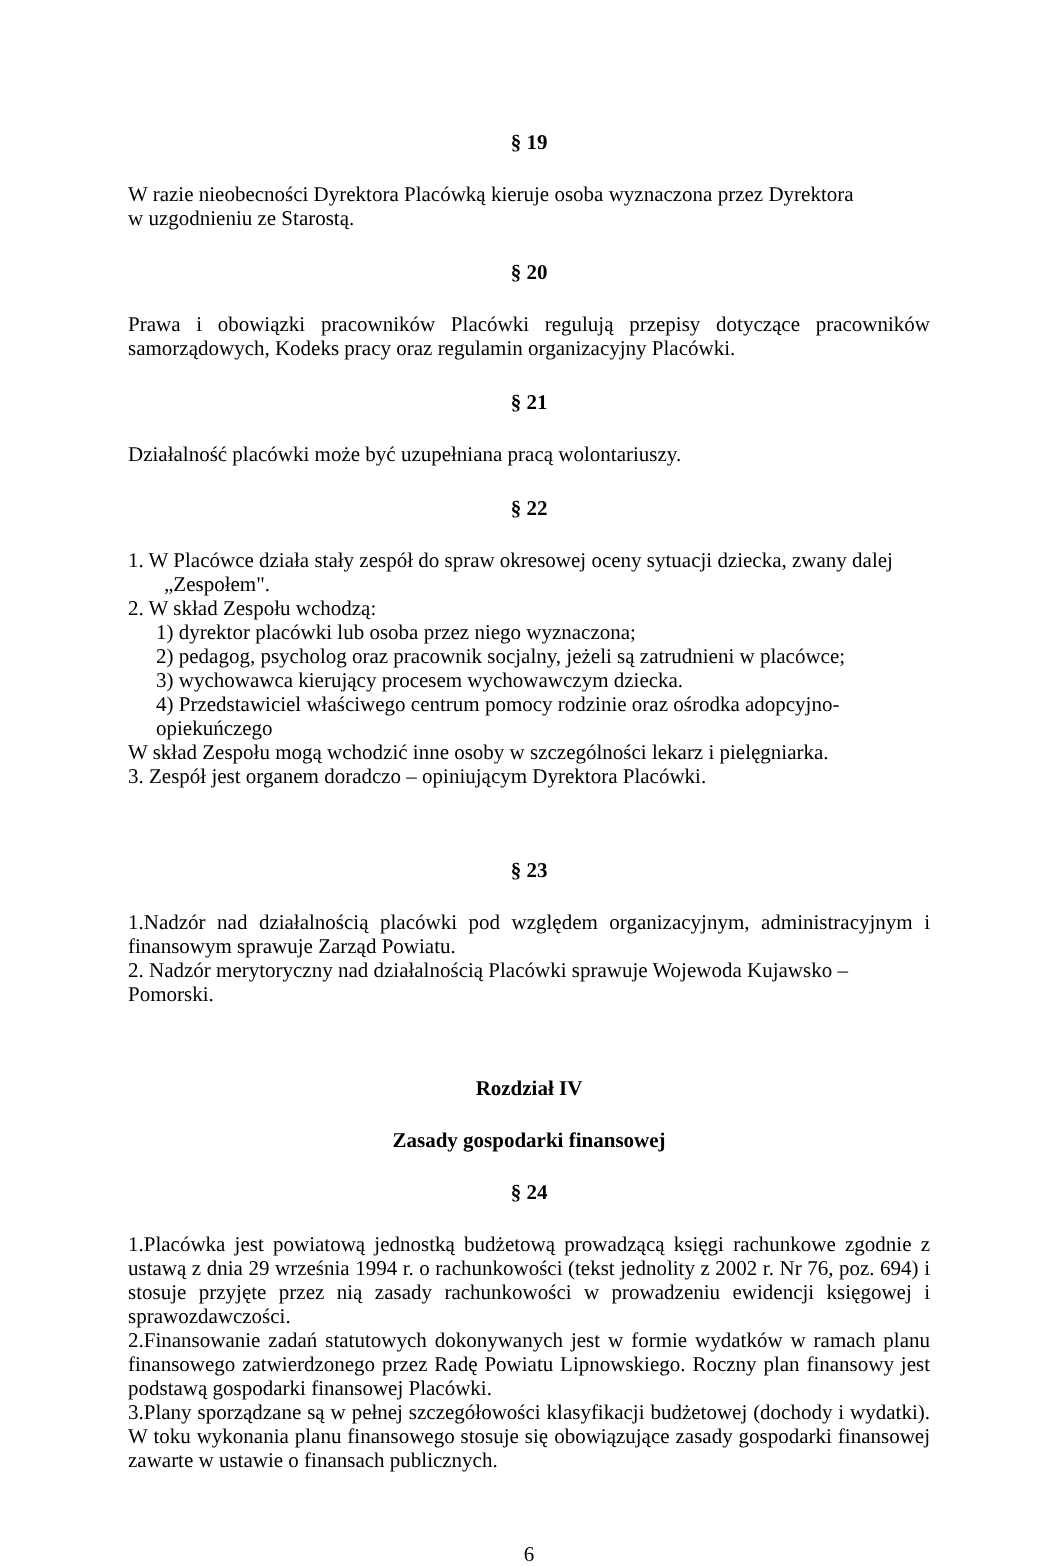§ 19
W razie nieobecności Dyrektora Placówką kieruje osoba wyznaczona przez Dyrektora
w uzgodnieniu ze Starostą.
§ 20
Prawa i obowiązki pracowników Placówki regulują przepisy dotyczące pracowników samorządowych, Kodeks pracy oraz regulamin organizacyjny Placówki.
§ 21
Działalność placówki może być uzupełniana pracą wolontariuszy.
§ 22
1. W Placówce działa stały zespół do spraw okresowej oceny sytuacji dziecka, zwany dalej
„Zespołem".
2. W skład Zespołu wchodzą:
1) dyrektor placówki lub osoba przez niego wyznaczona;
2) pedagog, psycholog oraz pracownik socjalny, jeżeli są zatrudnieni w placówce;
3) wychowawca kierujący procesem wychowawczym dziecka.
4) Przedstawiciel właściwego centrum pomocy rodzinie oraz ośrodka adopcyjno-opiekuńczego
W skład Zespołu mogą wchodzić inne osoby w szczególności lekarz i pielęgniarka.
3. Zespół jest organem doradczo – opiniującym Dyrektora Placówki.
§ 23
1.Nadzór nad działalnością placówki pod względem organizacyjnym, administracyjnym i finansowym sprawuje Zarząd Powiatu.
2. Nadzór merytoryczny nad działalnością Placówki sprawuje Wojewoda Kujawsko – Pomorski.
Rozdział IV
Zasady gospodarki finansowej
§ 24
1.Placówka jest powiatową jednostką budżetową prowadzącą księgi rachunkowe zgodnie z ustawą z dnia 29 września 1994 r. o rachunkowości (tekst jednolity z 2002 r. Nr 76, poz. 694) i stosuje przyjęte przez nią zasady rachunkowości w prowadzeniu ewidencji księgowej i sprawozdawczości.
2.Finansowanie zadań statutowych dokonywanych jest w formie wydatków w ramach planu finansowego zatwierdzonego przez Radę Powiatu Lipnowskiego. Roczny plan finansowy jest podstawą gospodarki finansowej Placówki.
3.Plany sporządzane są w pełnej szczegółowości klasyfikacji budżetowej (dochody i wydatki). W toku wykonania planu finansowego stosuje się obowiązujące zasady gospodarki finansowej zawarte w ustawie o finansach publicznych.
6